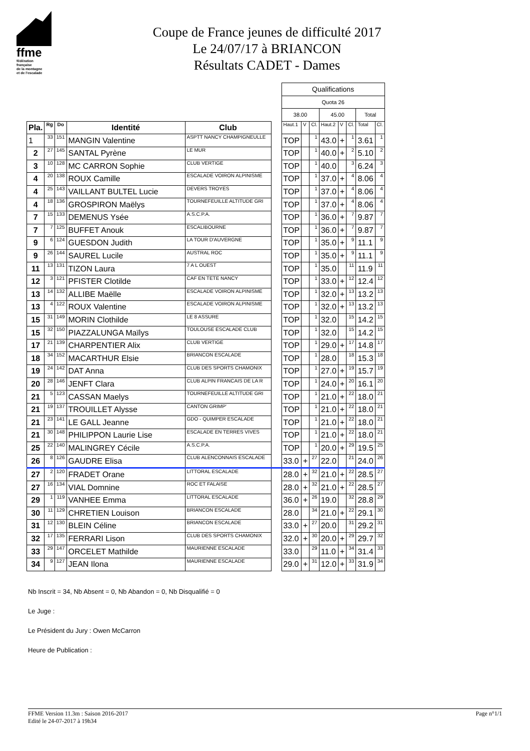ffme
fédération
française
de la montagne
et de l'escalade
Coupe de France jeunes de difficulté 2017
Le 24/07/17 à BRIANCON
Résultats CADET - Dames
| | | | | | | Qualifications | | | | | | | |
| | | | | | | Quota 26 | | | | | | | |
| | | | | | | 38.00 | | | 45.00 | | | Total | |
| Pla. | Rg | Do | Identité | Club | | Haut.1 | V | Cl. | Haut.2 | V | Cl. | Total | Cl. |
| 1 | 33 | 151 | MANGIN Valentine | ASPTT NANCY CHAMPIGNEULLE | | TOP | | 1 | 43.0 | + | 1 | 3.61 | 1 |
| 2 | 27 | 145 | SANTAL Pyrène | LE MUR | | TOP | | 1 | 40.0 | + | 2 | 5.10 | 2 |
| 3 | 10 | 128 | MC CARRON Sophie | CLUB VERTIGE | | TOP | | 1 | 40.0 | | 3 | 6.24 | 3 |
| 4 | 20 | 138 | ROUX Camille | ESCALADE VOIRON ALPINISME | | TOP | | 1 | 37.0 | + | 4 | 8.06 | 4 |
| 4 | 25 | 143 | VAILLANT BULTEL Lucie | DEVERS TROYES | | TOP | | 1 | 37.0 | + | 4 | 8.06 | 4 |
| 4 | 18 | 136 | GROSPIRON Maëlys | TOURNEFEUILLE ALTITUDE GRI | | TOP | | 1 | 37.0 | + | 4 | 8.06 | 4 |
| 7 | 15 | 133 | DEMENUS Ysée | A.S.C.P.A. | | TOP | | 1 | 36.0 | + | 7 | 9.87 | 7 |
| 7 | 7 | 125 | BUFFET Anouk | ESCALIBOURNE | | TOP | | 1 | 36.0 | + | 7 | 9.87 | 7 |
| 9 | 6 | 124 | GUESDON Judith | LA TOUR D'AUVERGNE | | TOP | | 1 | 35.0 | + | 9 | 11.1 | 9 |
| 9 | 26 | 144 | SAUREL Lucile | AUSTRAL ROC | | TOP | | 1 | 35.0 | + | 9 | 11.1 | 9 |
| 11 | 13 | 131 | TIZON Laura | 7 A L OUEST | | TOP | | 1 | 35.0 | | 11 | 11.9 | 11 |
| 12 | 3 | 121 | PFISTER Clotilde | CAF EN TETE NANCY | | TOP | | 1 | 33.0 | + | 12 | 12.4 | 12 |
| 13 | 14 | 132 | ALLIBE Maëlle | ESCALADE VOIRON ALPINISME | | TOP | | 1 | 32.0 | + | 13 | 13.2 | 13 |
| 13 | 4 | 122 | ROUX Valentine | ESCALADE VOIRON ALPINISME | | TOP | | 1 | 32.0 | + | 13 | 13.2 | 13 |
| 15 | 31 | 149 | MORIN Clothilde | LE 8 ASSURE | | TOP | | 1 | 32.0 | | 15 | 14.2 | 15 |
| 15 | 32 | 150 | PIAZZALUNGA Maïlys | TOULOUSE ESCALADE CLUB | | TOP | | 1 | 32.0 | | 15 | 14.2 | 15 |
| 17 | 21 | 139 | CHARPENTIER Alix | CLUB VERTIGE | | TOP | | 1 | 29.0 | + | 17 | 14.8 | 17 |
| 18 | 34 | 152 | MACARTHUR Elsie | BRIANCON ESCALADE | | TOP | | 1 | 28.0 | | 18 | 15.3 | 18 |
| 19 | 24 | 142 | DAT Anna | CLUB DES SPORTS CHAMONIX | | TOP | | 1 | 27.0 | + | 19 | 15.7 | 19 |
| 20 | 28 | 146 | JENFT Clara | CLUB ALPIN FRANCAIS DE LA R | | TOP | | 1 | 24.0 | + | 20 | 16.1 | 20 |
| 21 | 5 | 123 | CASSAN Maelys | TOURNEFEUILLE ALTITUDE GRI | | TOP | | 1 | 21.0 | + | 22 | 18.0 | 21 |
| 21 | 19 | 137 | TROUILLET Alysse | CANTON GRIMP' | | TOP | | 1 | 21.0 | + | 22 | 18.0 | 21 |
| 21 | 23 | 141 | LE GALL Jeanne | GDO - QUIMPER ESCALADE | | TOP | | 1 | 21.0 | + | 22 | 18.0 | 21 |
| 21 | 30 | 148 | PHILIPPON Laurie Lise | ESCALADE EN TERRES VIVES | | TOP | | 1 | 21.0 | + | 22 | 18.0 | 21 |
| 25 | 22 | 140 | MALINGREY Cécile | A.S.C.P.A. | | TOP | | 1 | 20.0 | + | 29 | 19.5 | 25 |
| 26 | 8 | 126 | GAUDRE Elisa | CLUB ALENCONNAIS ESCALADE | | 33.0 | + | 27 | 22.0 | | 21 | 24.0 | 26 |
| 27 | 2 | 120 | FRADET Orane | LITTORAL ESCALADE | | 28.0 | + | 32 | 21.0 | + | 22 | 28.5 | 27 |
| 27 | 16 | 134 | VIAL Domnine | ROC ET FALAISE | | 28.0 | + | 32 | 21.0 | + | 22 | 28.5 | 27 |
| 29 | 1 | 119 | VANHEE Emma | LITTORAL ESCALADE | | 36.0 | + | 26 | 19.0 | | 32 | 28.8 | 29 |
| 30 | 11 | 129 | CHRETIEN Louison | BRIANCON ESCALADE | | 28.0 | | 34 | 21.0 | + | 22 | 29.1 | 30 |
| 31 | 12 | 130 | BLEIN Céline | BRIANCON ESCALADE | | 33.0 | + | 27 | 20.0 | | 31 | 29.2 | 31 |
| 32 | 17 | 135 | FERRARI Lison | CLUB DES SPORTS CHAMONIX | | 32.0 | + | 30 | 20.0 | + | 29 | 29.7 | 32 |
| 33 | 29 | 147 | ORCELET Mathilde | MAURIENNE ESCALADE | | 33.0 | | 29 | 11.0 | + | 34 | 31.4 | 33 |
| 34 | 9 | 127 | JEAN Ilona | MAURIENNE ESCALADE | | 29.0 | + | 31 | 12.0 | + | 33 | 31.9 | 34 |
Nb Inscrit = 34, Nb Absent = 0, Nb Abandon = 0, Nb Disqualifié = 0
Le Juge :
Le Président du Jury : Owen McCarron
Heure de Publication :
FFME Version 11.3m : Saison 2016-2017
Edité le 24-07-2017 à 19h34
Page n°1/1